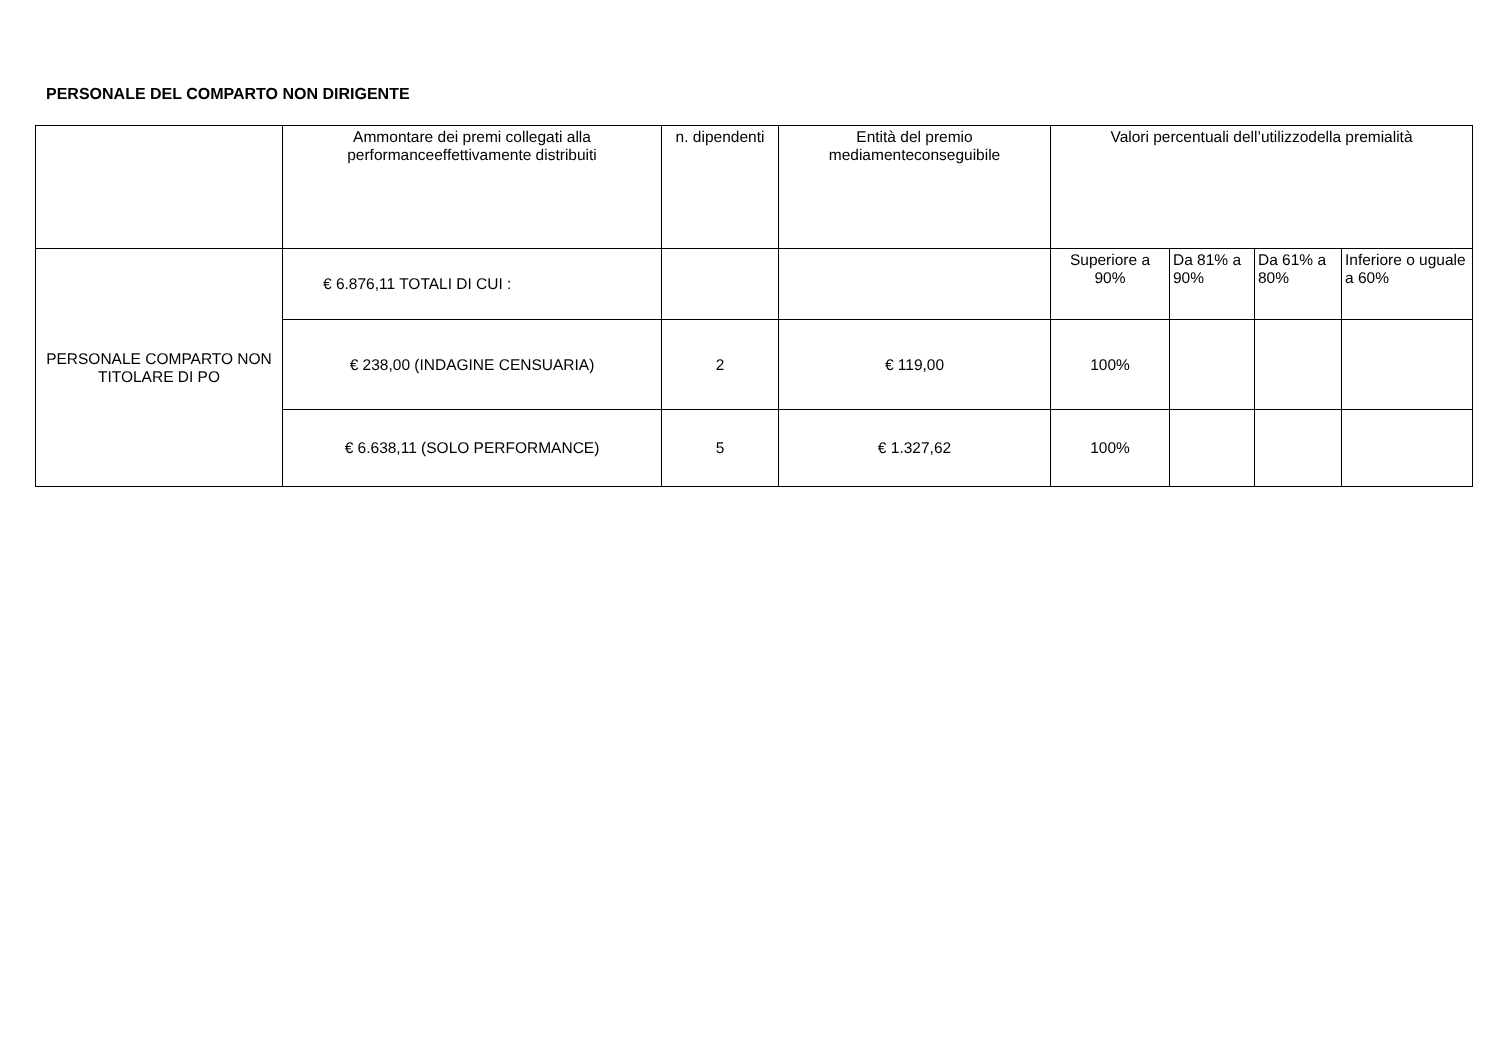PERSONALE DEL COMPARTO NON DIRIGENTE
| | Ammontare dei premi collegati alla performanceeffettivamente distribuiti | n. dipendenti | Entità del premio mediamenteconseguibile | Valori percentuali dell’utilizzodella premialità | | | |
| --- | --- | --- | --- | --- | --- | --- | --- |
| PERSONALE COMPARTO NON TITOLARE DI PO | € 6.876,11 TOTALI DI CUI : | | | Superiore a 90% | Da 81% a 90% | Da 61% a 80% | Inferiore o uguale a 60% |
| | € 238,00 (INDAGINE CENSUARIA) | 2 | € 119,00 | 100% | | | |
| | € 6.638,11 (SOLO PERFORMANCE) | 5 | € 1.327,62 | 100% | | | |